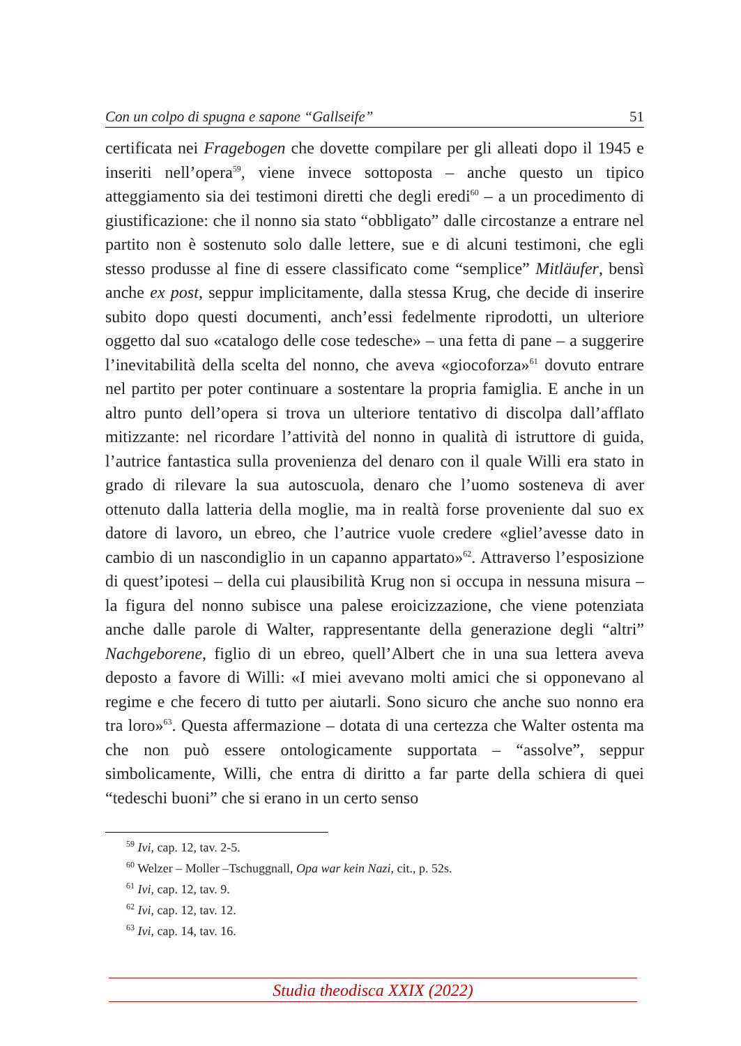Con un colpo di spugna e sapone “Gallseife” 51
certificata nei Fragebogen che dovette compilare per gli alleati dopo il 1945 e inseriti nell’opera<sup>59</sup>, viene invece sottoposta – anche questo un tipico atteggiamento sia dei testimoni diretti che degli eredi<sup>60</sup> – a un procedimento di giustificazione: che il nonno sia stato “obbligato” dalle circostanze a entrare nel partito non è sostenuto solo dalle lettere, sue e di alcuni testimoni, che egli stesso produsse al fine di essere classificato come “semplice” Mitläufer, bensì anche ex post, seppur implicitamente, dalla stessa Krug, che decide di inserire subito dopo questi documenti, anch’essi fedelmente riprodotti, un ulteriore oggetto dal suo «catalogo delle cose tedesche» – una fetta di pane – a suggerire l’inevitabilità della scelta del nonno, che aveva «giocoforza»<sup>61</sup> dovuto entrare nel partito per poter continuare a sostentare la propria famiglia. E anche in un altro punto dell’opera si trova un ulteriore tentativo di discolpa dall’afflato mitizzante: nel ricordare l’attività del nonno in qualità di istruttore di guida, l’autrice fantastica sulla provenienza del denaro con il quale Willi era stato in grado di rilevare la sua autoscuola, denaro che l’uomo sosteneva di aver ottenuto dalla latteria della moglie, ma in realtà forse proveniente dal suo ex datore di lavoro, un ebreo, che l’autrice vuole credere «gliel’avesse dato in cambio di un nascondiglio in un capanno appartato»<sup>62</sup>. Attraverso l’esposizione di quest’ipotesi – della cui plausibilità Krug non si occupa in nessuna misura – la figura del nonno subisce una palese eroicizzazione, che viene potenziata anche dalle parole di Walter, rappresentante della generazione degli “altri” Nachgeborene, figlio di un ebreo, quell’Albert che in una sua lettera aveva deposto a favore di Willi: «I miei avevano molti amici che si opponevano al regime e che fecero di tutto per aiutarli. Sono sicuro che anche suo nonno era tra loro»<sup>63</sup>. Questa affermazione – dotata di una certezza che Walter ostenta ma che non può essere ontologicamente supportata – “assolve”, seppur simbolicamente, Willi, che entra di diritto a far parte della schiera di quei “tedeschi buoni” che si erano in un certo senso
<sup>59</sup> Ivi, cap. 12, tav. 2-5.
<sup>60</sup> Welzer – Moller –Tschuggnall, Opa war kein Nazi, cit., p. 52s.
<sup>61</sup> Ivi, cap. 12, tav. 9.
<sup>62</sup> Ivi, cap. 12, tav. 12.
<sup>63</sup> Ivi, cap. 14, tav. 16.
Studia theodisca XXIX (2022)